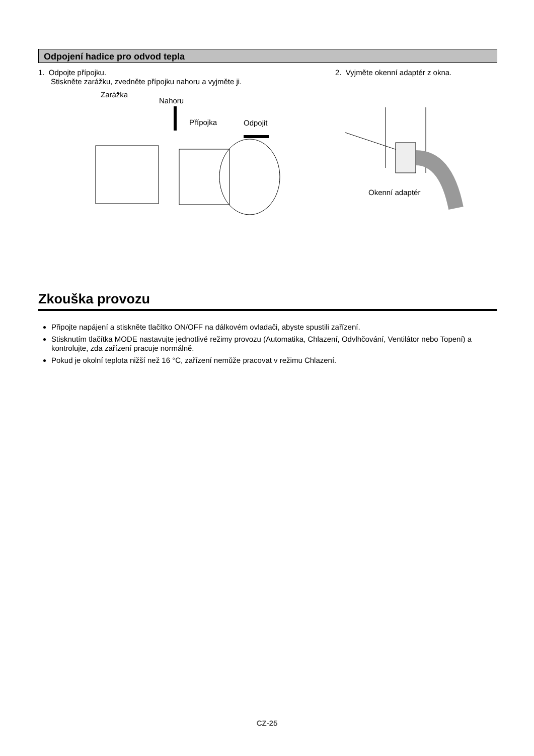Odpojení hadice pro odvod tepla
1. Odpojte přípojku.
Stiskněte zarážku, zvedněte přípojku nahoru a vyjměte ji.
Zarážka
Nahoru
Přípojka Odpojit
2. Vyjměte okenní adaptér z okna.
Okenní adaptér
Zkouška provozu
Připojte napájení a stiskněte tlačítko ON/OFF na dálkovém ovladači, abyste spustili zařízení.
Stisknutím tlačítka MODE nastavujte jednotlivé režimy provozu (Automatika, Chlazení, Odvlhčování, Ventilátor nebo Topení) a kontrolujte, zda zařízení pracuje normálně.
Pokud je okolní teplota nižší než 16 °C, zařízení nemůže pracovat v režimu Chlazení.
CZ-25